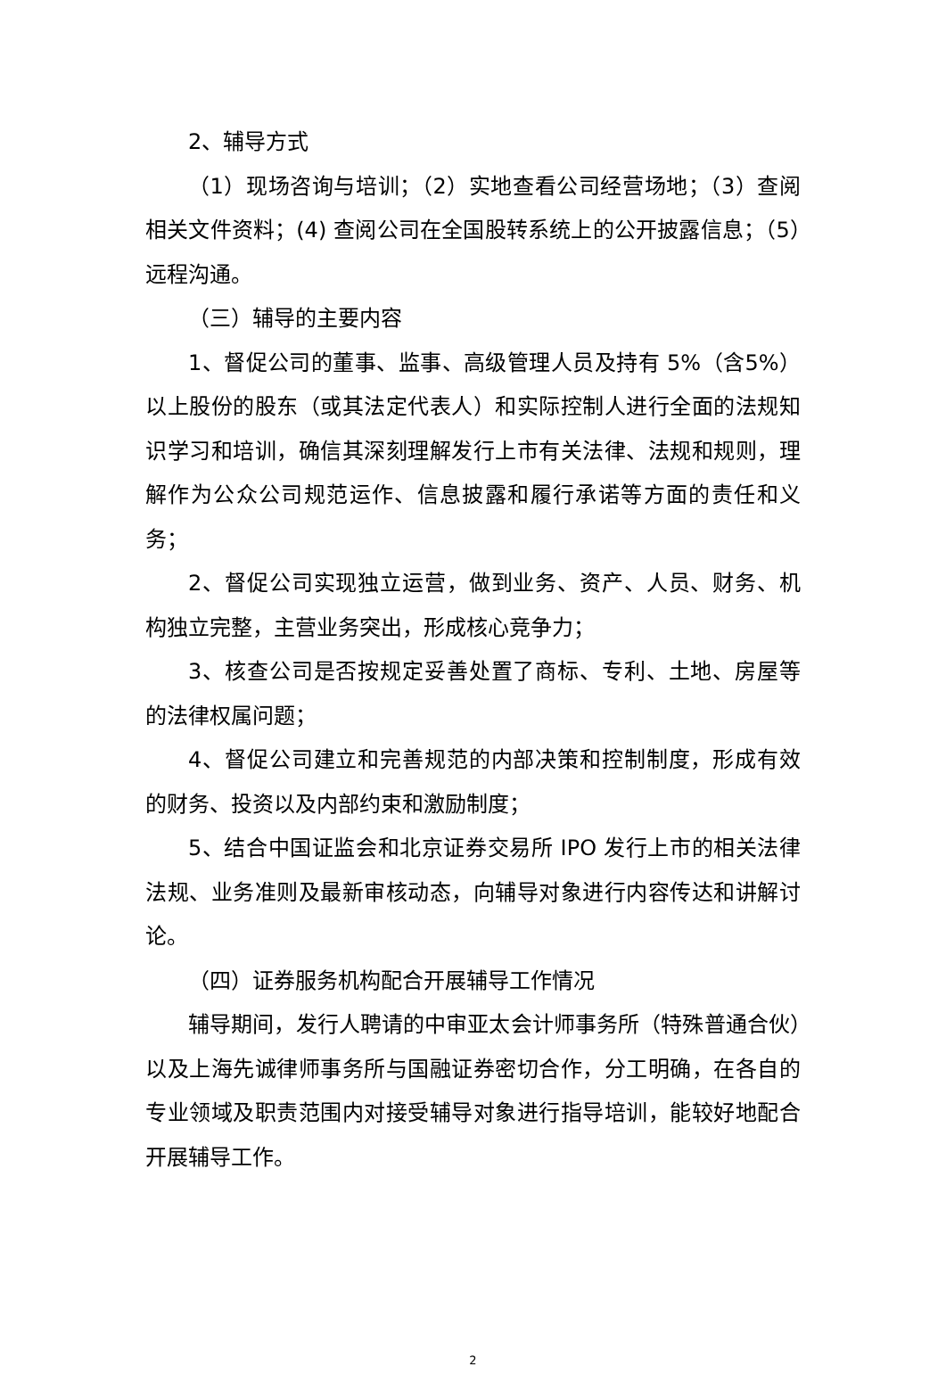2、辅导方式
（1）现场咨询与培训；（2）实地查看公司经营场地；（3）查阅相关文件资料；(4) 查阅公司在全国股转系统上的公开披露信息；（5）远程沟通。
（三）辅导的主要内容
1、督促公司的董事、监事、高级管理人员及持有 5%（含5%）以上股份的股东（或其法定代表人）和实际控制人进行全面的法规知识学习和培训，确信其深刻理解发行上市有关法律、法规和规则，理解作为公众公司规范运作、信息披露和履行承诺等方面的责任和义务；
2、督促公司实现独立运营，做到业务、资产、人员、财务、机构独立完整，主营业务突出，形成核心竞争力；
3、核查公司是否按规定妥善处置了商标、专利、土地、房屋等的法律权属问题；
4、督促公司建立和完善规范的内部决策和控制制度，形成有效的财务、投资以及内部约束和激励制度；
5、结合中国证监会和北京证券交易所 IPO 发行上市的相关法律法规、业务准则及最新审核动态，向辅导对象进行内容传达和讲解讨论。
（四）证券服务机构配合开展辅导工作情况
辅导期间，发行人聘请的中审亚太会计师事务所（特殊普通合伙）以及上海先诚律师事务所与国融证券密切合作，分工明确，在各自的专业领域及职责范围内对接受辅导对象进行指导培训，能较好地配合开展辅导工作。
2